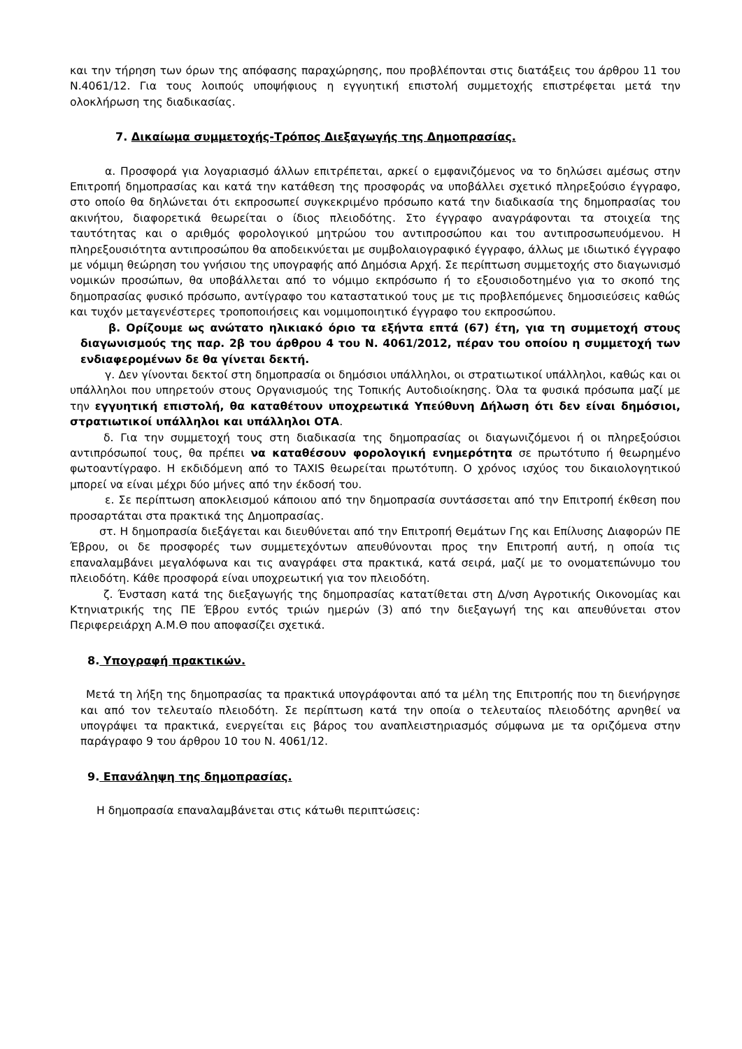και την τήρηση των όρων της απόφασης παραχώρησης, που προβλέπονται στις διατάξεις του άρθρου 11 του Ν.4061/12. Για τους λοιπούς υποψήφιους η εγγυητική επιστολή συμμετοχής επιστρέφεται μετά την ολοκλήρωση της διαδικασίας.
7. Δικαίωμα συμμετοχής-Τρόπος Διεξαγωγής της Δημοπρασίας.
α. Προσφορά για λογαριασμό άλλων επιτρέπεται, αρκεί ο εμφανιζόμενος να το δηλώσει αμέσως στην Επιτροπή δημοπρασίας και κατά την κατάθεση της προσφοράς να υποβάλλει σχετικό πληρεξούσιο έγγραφο, στο οποίο θα δηλώνεται ότι εκπροσωπεί συγκεκριμένο πρόσωπο κατά την διαδικασία της δημοπρασίας του ακινήτου, διαφορετικά θεωρείται ο ίδιος πλειοδότης. Στο έγγραφο αναγράφονται τα στοιχεία της ταυτότητας και ο αριθμός φορολογικού μητρώου του αντιπροσώπου και του αντιπροσωπευόμενου. Η πληρεξουσιότητα αντιπροσώπου θα αποδεικνύεται με συμβολαιογραφικό έγγραφο, άλλως με ιδιωτικό έγγραφο με νόμιμη θεώρηση του γνήσιου της υπογραφής από Δημόσια Αρχή. Σε περίπτωση συμμετοχής στο διαγωνισμό νομικών προσώπων, θα υποβάλλεται από το νόμιμο εκπρόσωπο ή το εξουσιοδοτημένο για το σκοπό της δημοπρασίας φυσικό πρόσωπο, αντίγραφο του καταστατικού τους με τις προβλεπόμενες δημοσιεύσεις καθώς και τυχόν μεταγενέστερες τροποποιήσεις και νομιμοποιητικό έγγραφο του εκπροσώπου.
β. Ορίζουμε ως ανώτατο ηλικιακό όριο τα εξήντα επτά (67) έτη, για τη συμμετοχή στους διαγωνισμούς της παρ. 2β του άρθρου 4 του Ν. 4061/2012, πέραν του οποίου η συμμετοχή των ενδιαφερομένων δε θα γίνεται δεκτή.
γ. Δεν γίνονται δεκτοί στη δημοπρασία οι δημόσιοι υπάλληλοι, οι στρατιωτικοί υπάλληλοι, καθώς και οι υπάλληλοι που υπηρετούν στους Οργανισμούς της Τοπικής Αυτοδιοίκησης. Όλα τα φυσικά πρόσωπα μαζί με την εγγυητική επιστολή, θα καταθέτουν υποχρεωτικά Υπεύθυνη Δήλωση ότι δεν είναι δημόσιοι, στρατιωτικοί υπάλληλοι και υπάλληλοι ΟΤΑ.
δ. Για την συμμετοχή τους στη διαδικασία της δημοπρασίας οι διαγωνιζόμενοι ή οι πληρεξούσιοι αντιπρόσωποί τους, θα πρέπει να καταθέσουν φορολογική ενημερότητα σε πρωτότυπο ή θεωρημένο φωτοαντίγραφο. Η εκδιδόμενη από το TAXIS θεωρείται πρωτότυπη. Ο χρόνος ισχύος του δικαιολογητικού μπορεί να είναι μέχρι δύο μήνες από την έκδοσή του.
ε. Σε περίπτωση αποκλεισμού κάποιου από την δημοπρασία συντάσσεται από την Επιτροπή έκθεση που προσαρτάται στα πρακτικά της Δημοπρασίας.
στ. Η δημοπρασία διεξάγεται και διευθύνεται από την Επιτροπή Θεμάτων Γης και Επίλυσης Διαφορών ΠΕ Έβρου, οι δε προσφορές των συμμετεχόντων απευθύνονται προς την Επιτροπή αυτή, η οποία τις επαναλαμβάνει μεγαλόφωνα και τις αναγράφει στα πρακτικά, κατά σειρά, μαζί με το ονοματεπώνυμο του πλειοδότη. Κάθε προσφορά είναι υποχρεωτική για τον πλειοδότη.
ζ. Ένσταση κατά της διεξαγωγής της δημοπρασίας κατατίθεται στη Δ/νση Αγροτικής Οικονομίας και Κτηνιατρικής της ΠΕ Έβρου εντός τριών ημερών (3) από την διεξαγωγή της και απευθύνεται στον Περιφερειάρχη Α.Μ.Θ που αποφασίζει σχετικά.
8. Υπογραφή πρακτικών.
Μετά τη λήξη της δημοπρασίας τα πρακτικά υπογράφονται από τα μέλη της Επιτροπής που τη διενήργησε και από τον τελευταίο πλειοδότη. Σε περίπτωση κατά την οποία ο τελευταίος πλειοδότης αρνηθεί να υπογράψει τα πρακτικά, ενεργείται εις βάρος του αναπλειστηριασμός σύμφωνα με τα οριζόμενα στην παράγραφο 9 του άρθρου 10 του Ν. 4061/12.
9. Επανάληψη της δημοπρασίας.
Η δημοπρασία επαναλαμβάνεται στις κάτωθι περιπτώσεις: